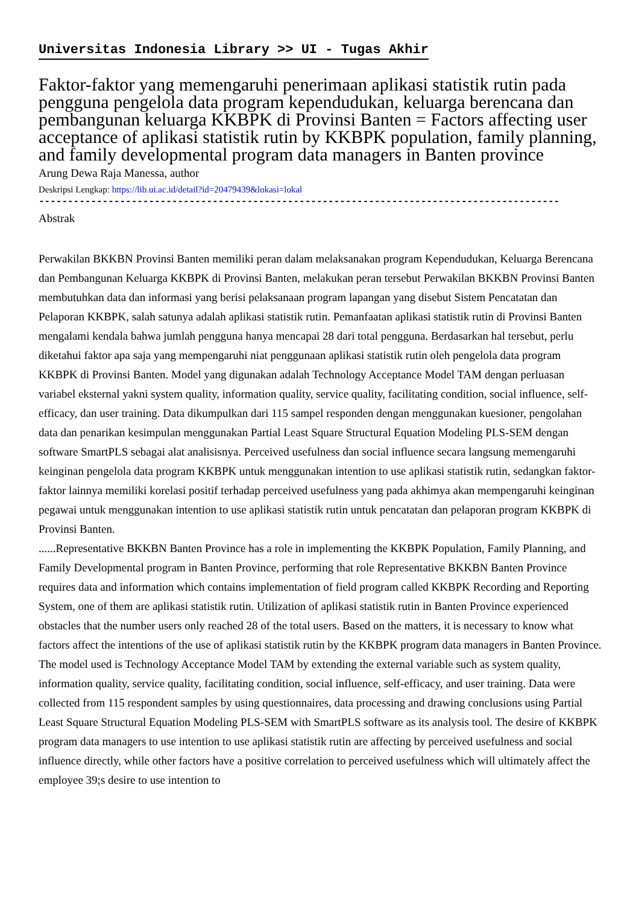Universitas Indonesia Library >> UI - Tugas Akhir
Faktor-faktor yang memengaruhi penerimaan aplikasi statistik rutin pada pengguna pengelola data program kependudukan, keluarga berencana dan pembangunan keluarga KKBPK di Provinsi Banten = Factors affecting user acceptance of aplikasi statistik rutin by KKBPK population, family planning, and family developmental program data managers in Banten province
Arung Dewa Raja Manessa, author
Deskripsi Lengkap: https://lib.ui.ac.id/detail?id=20479439&lokasi=lokal
------------------------------------------------------------------------------------------
Abstrak
Perwakilan BKKBN Provinsi Banten memiliki peran dalam melaksanakan program Kependudukan, Keluarga Berencana dan Pembangunan Keluarga KKBPK di Provinsi Banten, melakukan peran tersebut Perwakilan BKKBN Provinsi Banten membutuhkan data dan informasi yang berisi pelaksanaan program lapangan yang disebut Sistem Pencatatan dan Pelaporan KKBPK, salah satunya adalah aplikasi statistik rutin. Pemanfaatan aplikasi statistik rutin di Provinsi Banten mengalami kendala bahwa jumlah pengguna hanya mencapai 28 dari total pengguna. Berdasarkan hal tersebut, perlu diketahui faktor apa saja yang mempengaruhi niat penggunaan aplikasi statistik rutin oleh pengelola data program KKBPK di Provinsi Banten. Model yang digunakan adalah Technology Acceptance Model TAM dengan perluasan variabel eksternal yakni system quality, information quality, service quality, facilitating condition, social influence, self-efficacy, dan user training. Data dikumpulkan dari 115 sampel responden dengan menggunakan kuesioner, pengolahan data dan penarikan kesimpulan menggunakan Partial Least Square Structural Equation Modeling PLS-SEM dengan software SmartPLS sebagai alat analisisnya. Perceived usefulness dan social influence secara langsung memengaruhi keinginan pengelola data program KKBPK untuk menggunakan intention to use aplikasi statistik rutin, sedangkan faktor-faktor lainnya memiliki korelasi positif terhadap perceived usefulness yang pada akhimya akan mempengaruhi keinginan pegawai untuk menggunakan intention to use aplikasi statistik rutin untuk pencatatan dan pelaporan program KKBPK di Provinsi Banten.
......Representative BKKBN Banten Province has a role in implementing the KKBPK Population, Family Planning, and Family Developmental program in Banten Province, performing that role Representative BKKBN Banten Province requires data and information which contains implementation of field program called KKBPK Recording and Reporting System, one of them are aplikasi statistik rutin. Utilization of aplikasi statistik rutin in Banten Province experienced obstacles that the number users only reached 28 of the total users. Based on the matters, it is necessary to know what factors affect the intentions of the use of aplikasi statistik rutin by the KKBPK program data managers in Banten Province. The model used is Technology Acceptance Model TAM by extending the external variable such as system quality, information quality, service quality, facilitating condition, social influence, self-efficacy, and user training. Data were collected from 115 respondent samples by using questionnaires, data processing and drawing conclusions using Partial Least Square Structural Equation Modeling PLS-SEM with SmartPLS software as its analysis tool. The desire of KKBPK program data managers to use intention to use aplikasi statistik rutin are affecting by perceived usefulness and social influence directly, while other factors have a positive correlation to perceived usefulness which will ultimately affect the employee 39;s desire to use intention to